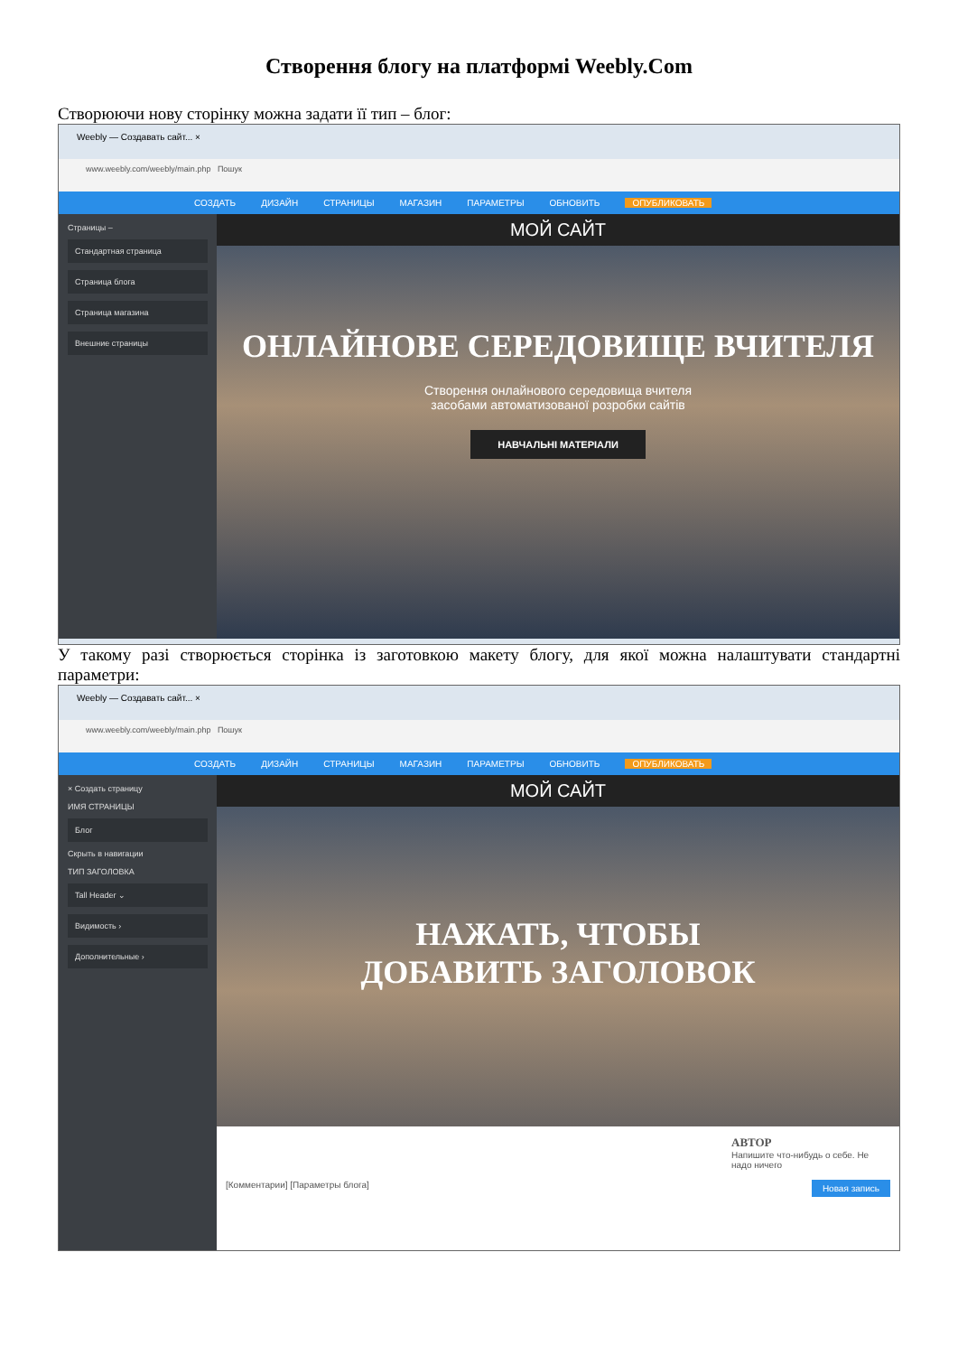Створення блогу на платформі Weebly.Com
Створюючи нову сторінку можна задати її тип – блог:
Weebly — Создавать сайт... ×
www.weebly.com/weebly/main.php Пошук
СОЗДАТЬ ДИЗАЙН СТРАНИЦЫ МАГАЗИН ПАРАМЕТРЫ ОБНОВИТЬ ОПУБЛИКОВАТЬ
Страницы –
Стандартная страница
Страница блога
Страница магазина
Внешние страницы
МОЙ САЙТ
ОНЛАЙНОВЕ СЕРЕДОВИЩЕ ВЧИТЕЛЯ
Створення онлайнового середовища вчителя
засобами автоматизованої розробки сайтів
НАВЧАЛЬНІ МАТЕРІАЛИ
У такому разі створюється сторінка із заготовкою макету блогу, для якої можна налаштувати стандартні параметри:
Weebly — Создавать сайт... ×
www.weebly.com/weebly/main.php Пошук
СОЗДАТЬ ДИЗАЙН СТРАНИЦЫ МАГАЗИН ПАРАМЕТРЫ ОБНОВИТЬ ОПУБЛИКОВАТЬ
× Создать страницу
ИМЯ СТРАНИЦЫ
Блог
Скрыть в навигации
ТИП ЗАГОЛОВКА
Tall Header ⌄
Видимость ›
Дополнительные ›
МОЙ САЙТ
НАЖАТЬ, ЧТОБЫ
ДОБАВИТЬ ЗАГОЛОВОК
АВТОР
Напишите что-нибудь о себе. Не надо ничего
[Комментарии] [Параметры блога] Новая запись